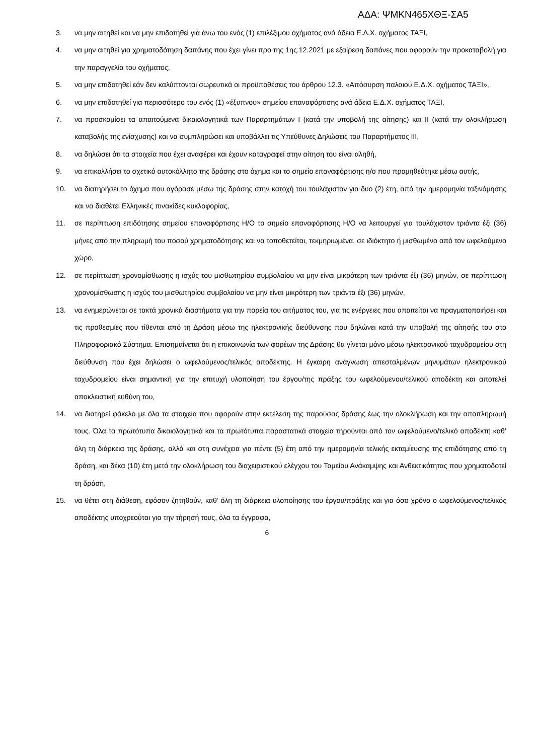ΑΔΑ: ΨΜΚΝ465ΧΘΞ-ΣΑ5
3. να μην αιτηθεί και να μην επιδοτηθεί για άνω του ενός (1) επιλέξιμου οχήματος ανά άδεια Ε.Δ.Χ. οχήματος ΤΑΞΙ,
4. να μην αιτηθεί για χρηματοδότηση δαπάνης που έχει γίνει προ της 1ης.12.2021 με εξαίρεση δαπάνες που αφορούν την προκαταβολή για την παραγγελία του οχήματος,
5. να μην επιδοτηθεί εάν δεν καλύπτονται σωρευτικά οι προϋποθέσεις του άρθρου 12.3. «Απόσυρση παλαιού Ε.Δ.Χ. οχήματος ΤΑΞΙ»,
6. να μην επιδοτηθεί για περισσότερο του ενός (1) «έξυπνου» σημείου επαναφόρτισης ανά άδεια Ε.Δ.Χ. οχήματος ΤΑΞΙ,
7. να προσκομίσει τα απαιτούμενα δικαιολογητικά των Παραρτημάτων Ι (κατά την υποβολή της αίτησης) και ΙΙ (κατά την ολοκλήρωση καταβολής της ενίσχυσης) και να συμπληρώσει και υποβάλλει τις Υπεύθυνες Δηλώσεις του Παραρτήματος ΙΙΙ,
8. να δηλώσει ότι τα στοιχεία που έχει αναφέρει και έχουν καταγραφεί στην αίτηση του είναι αληθή,
9. να επικολλήσει το σχετικό αυτοκόλλητο της δράσης στο όχημα και το σημείο επαναφόρτισης η/ο που προμηθεύτηκε μέσω αυτής,
10. να διατηρήσει το όχημα που αγόρασε μέσω της δράσης στην κατοχή του τουλάχιστον για δυο (2) έτη, από την ημερομηνία ταξινόμησης και να διαθέτει Ελληνικές πινακίδες κυκλοφορίας,
11. σε περίπτωση επιδότησης σημείου επαναφόρτισης Η/Ο το σημείο επαναφόρτισης Η/Ο να λειτουργεί για τουλάχιστον τριάντα έξι (36) μήνες από την πληρωμή του ποσού χρηματοδότησης και να τοποθετείται, τεκμηριωμένα, σε ιδιόκτητο ή μισθωμένο από τον ωφελούμενο χώρο,
12. σε περίπτωση χρονομίσθωσης η ισχύς του μισθωτηρίου συμβολαίου να μην είναι μικρότερη των τριάντα έξι (36) μηνών, σε περίπτωση χρονομίσθωσης η ισχύς του μισθωτηρίου συμβολαίου να μην είναι μικρότερη των τριάντα έξι (36) μηνών,
13. να ενημερώνεται σε τακτά χρονικά διαστήματα για την πορεία του αιτήματος του, για τις ενέργειες που απαιτείται να πραγματοποιήσει και τις προθεσμίες που τίθενται από τη Δράση μέσω της ηλεκτρονικής διεύθυνσης που δηλώνει κατά την υποβολή της αίτησής του στο Πληροφοριακό Σύστημα. Επισημαίνεται ότι η επικοινωνία των φορέων της Δράσης θα γίνεται μόνο μέσω ηλεκτρονικού ταχυδρομείου στη διεύθυνση που έχει δηλώσει ο ωφελούμενος/τελικός αποδέκτης. Η έγκαιρη ανάγνωση απεσταλμένων μηνυμάτων ηλεκτρονικού ταχυδρομείου είναι σημαντική για την επιτυχή υλοποίηση του έργου/της πράξης του ωφελούμενου/τελικού αποδέκτη και αποτελεί αποκλειστική ευθύνη του,
14. να διατηρεί φάκελο με όλα τα στοιχεία που αφορούν στην εκτέλεση της παρούσας δράσης έως την ολοκλήρωση και την αποπληρωμή τους. Όλα τα πρωτότυπα δικαιολογητικά και τα πρωτότυπα παραστατικά στοιχεία τηρούνται από τον ωφελούμενο/τελικό αποδέκτη καθ’ όλη τη διάρκεια της δράσης, αλλά και στη συνέχεια για πέντε (5) έτη από την ημερομηνία τελικής εκταμίευσης της επιδότησης από τη δράση, και δέκα (10) έτη μετά την ολοκλήρωση του διαχειριστικού ελέγχου του Ταμείου Ανάκαμψης και Ανθεκτικότητας που χρηματοδοτεί τη δράση,
15. να θέτει στη διάθεση, εφόσον ζητηθούν, καθ’ όλη τη διάρκεια υλοποίησης του έργου/πράξης και για όσο χρόνο ο ωφελούμενος/τελικός αποδέκτης υποχρεούται για την τήρησή τους, όλα τα έγγραφα,
6